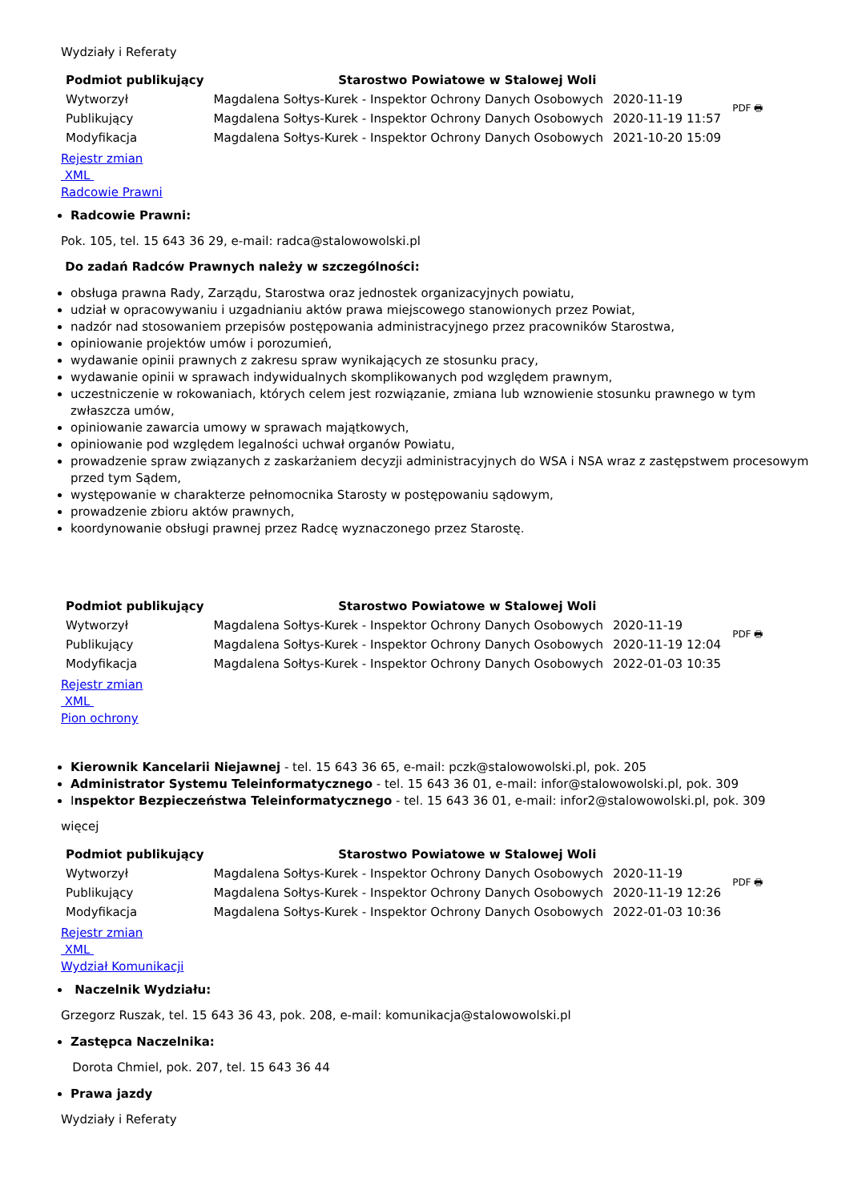Wydziały i Referaty
| Podmiot publikujący | Starostwo Powiatowe w Stalowej Woli | | PDF 🖶 |
| Wytworzył | Magdalena Sołtys-Kurek - Inspektor Ochrony Danych Osobowych | 2020-11-19 | |
| Publikujący | Magdalena Sołtys-Kurek - Inspektor Ochrony Danych Osobowych | 2020-11-19 11:57 | |
| Modyfikacja | Magdalena Sołtys-Kurek - Inspektor Ochrony Danych Osobowych | 2021-10-20 15:09 | |
Rejestr zmian
XML
Radcowie Prawni
Radcowie Prawni:
Pok. 105, tel. 15 643 36 29, e-mail: radca@stalowowolski.pl
Do zadań Radców Prawnych należy w szczególności:
obsługa prawna Rady, Zarządu, Starostwa oraz jednostek organizacyjnych powiatu,
udział w opracowywaniu i uzgadnianiu aktów prawa miejscowego stanowionych przez Powiat,
nadzór nad stosowaniem przepisów postępowania administracyjnego przez pracowników Starostwa,
opiniowanie projektów umów i porozumień,
wydawanie opinii prawnych z zakresu spraw wynikających ze stosunku pracy,
wydawanie opinii w sprawach indywidualnych skomplikowanych pod względem prawnym,
uczestniczenie w rokowaniach, których celem jest rozwiązanie, zmiana lub wznowienie stosunku prawnego w tym zwłaszcza umów,
opiniowanie zawarcia umowy w sprawach majątkowych,
opiniowanie pod względem legalności uchwał organów Powiatu,
prowadzenie spraw związanych z zaskarżaniem decyzji administracyjnych do WSA i NSA wraz z zastępstwem procesowym przed tym Sądem,
występowanie w charakterze pełnomocnika Starosty w postępowaniu sądowym,
prowadzenie zbioru aktów prawnych,
koordynowanie obsługi prawnej przez Radcę wyznaczonego przez Starostę.
| Podmiot publikujący | Starostwo Powiatowe w Stalowej Woli | | PDF 🖶 |
| Wytworzył | Magdalena Sołtys-Kurek - Inspektor Ochrony Danych Osobowych | 2020-11-19 | |
| Publikujący | Magdalena Sołtys-Kurek - Inspektor Ochrony Danych Osobowych | 2020-11-19 12:04 | |
| Modyfikacja | Magdalena Sołtys-Kurek - Inspektor Ochrony Danych Osobowych | 2022-01-03 10:35 | |
Rejestr zmian
XML
Pion ochrony
Kierownik Kancelarii Niejawnej - tel. 15 643 36 65, e-mail: pczk@stalowowolski.pl, pok. 205
Administrator Systemu Teleinformatycznego - tel. 15 643 36 01, e-mail: infor@stalowowolski.pl, pok. 309
Inspektor Bezpieczeństwa Teleinformatycznego - tel. 15 643 36 01, e-mail: infor2@stalowowolski.pl, pok. 309
więcej
| Podmiot publikujący | Starostwo Powiatowe w Stalowej Woli | | PDF 🖶 |
| Wytworzył | Magdalena Sołtys-Kurek - Inspektor Ochrony Danych Osobowych | 2020-11-19 | |
| Publikujący | Magdalena Sołtys-Kurek - Inspektor Ochrony Danych Osobowych | 2020-11-19 12:26 | |
| Modyfikacja | Magdalena Sołtys-Kurek - Inspektor Ochrony Danych Osobowych | 2022-01-03 10:36 | |
Rejestr zmian
XML
Wydział Komunikacji
Naczelnik Wydziału:
Grzegorz Ruszak, tel. 15 643 36 43, pok. 208, e-mail: komunikacja@stalowowolski.pl
Zastępca Naczelnika:
Dorota Chmiel, pok. 207, tel. 15 643 36 44
Prawa jazdy
Wydziały i Referaty